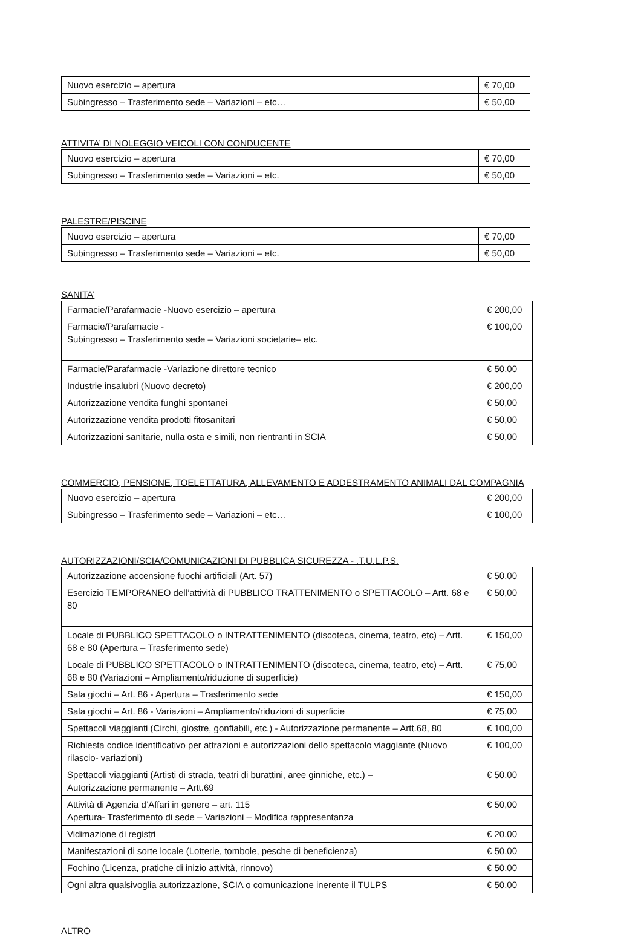| Nuovo esercizio – apertura | € 70,00 |
| Subingresso – Trasferimento sede – Variazioni – etc… | € 50,00 |
ATTIVITA’ DI NOLEGGIO VEICOLI CON CONDUCENTE
| Nuovo esercizio – apertura | € 70,00 |
| Subingresso – Trasferimento sede – Variazioni – etc. | € 50,00 |
PALESTRE/PISCINE
| Nuovo esercizio – apertura | € 70,00 |
| Subingresso – Trasferimento sede – Variazioni – etc. | € 50,00 |
SANITA’
| Farmacie/Parafarmacie -Nuovo esercizio – apertura | € 200,00 |
| Farmacie/Parafamacie - Subingresso – Trasferimento sede – Variazioni societarie– etc. | € 100,00 |
| Farmacie/Parafarmacie -Variazione direttore tecnico | € 50,00 |
| Industrie insalubri (Nuovo decreto) | € 200,00 |
| Autorizzazione vendita funghi spontanei | € 50,00 |
| Autorizzazione vendita prodotti fitosanitari | € 50,00 |
| Autorizzazioni sanitarie, nulla osta e simili, non rientranti in SCIA | € 50,00 |
COMMERCIO, PENSIONE, TOELETTATURA, ALLEVAMENTO E ADDESTRAMENTO ANIMALI DAL COMPAGNIA
| Nuovo esercizio – apertura | € 200,00 |
| Subingresso – Trasferimento sede – Variazioni – etc… | € 100,00 |
AUTORIZZAZIONI/SCIA/COMUNICAZIONI DI PUBBLICA SICUREZZA - .T.U.L.P.S.
| Autorizzazione accensione fuochi artificiali (Art. 57) | € 50,00 |
| Esercizio TEMPORANEO dell’attività di PUBBLICO TRATTENIMENTO o SPETTACOLO – Artt. 68 e 80 | € 50,00 |
| Locale di PUBBLICO SPETTACOLO o INTRATTENIMENTO (discoteca, cinema, teatro, etc) – Artt. 68 e 80 (Apertura – Trasferimento sede) | € 150,00 |
| Locale di PUBBLICO SPETTACOLO o INTRATTENIMENTO (discoteca, cinema, teatro, etc) – Artt. 68 e 80 (Variazioni – Ampliamento/riduzione di superficie) | € 75,00 |
| Sala giochi – Art. 86 - Apertura – Trasferimento sede | € 150,00 |
| Sala giochi – Art. 86 - Variazioni – Ampliamento/riduzioni di superficie | € 75,00 |
| Spettacoli viaggianti (Circhi, giostre, gonfiabili, etc.) - Autorizzazione permanente – Artt.68, 80 | € 100,00 |
| Richiesta codice identificativo per attrazioni e autorizzazioni dello spettacolo viaggiante (Nuovo rilascio- variazioni) | € 100,00 |
| Spettacoli viaggianti (Artisti di strada, teatri di burattini, aree ginniche, etc.) – Autorizzazione permanente – Artt.69 | € 50,00 |
| Attività di Agenzia d’Affari in genere – art. 115 Apertura- Trasferimento di sede – Variazioni – Modifica rappresentanza | € 50,00 |
| Vidimazione di registri | € 20,00 |
| Manifestazioni di sorte locale (Lotterie, tombole, pesche di beneficienza) | € 50,00 |
| Fochino (Licenza, pratiche di inizio attività, rinnovo) | € 50,00 |
| Ogni altra qualsivoglia autorizzazione, SCIA o comunicazione inerente il TULPS | € 50,00 |
ALTRO